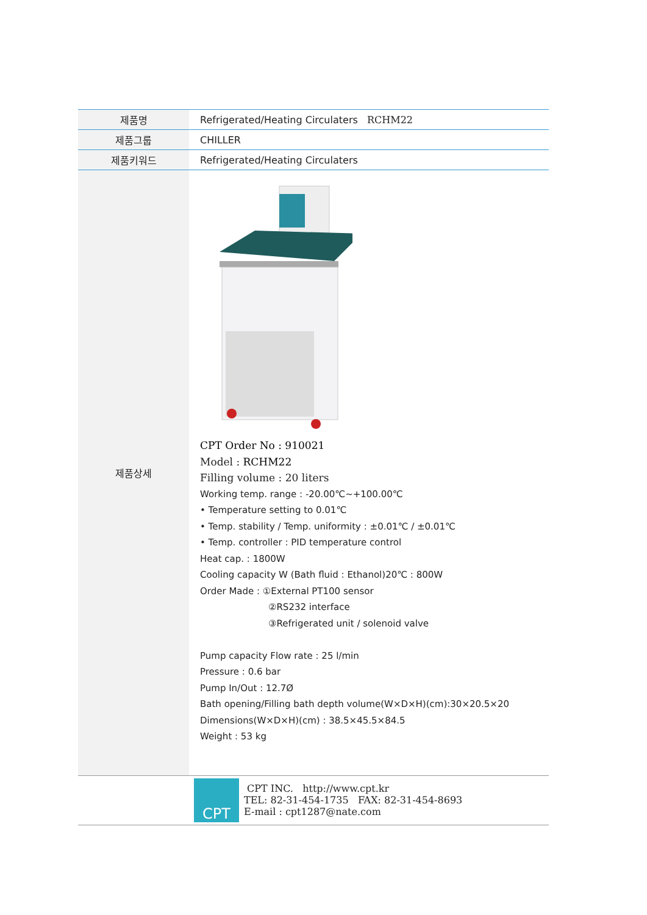| 제품명 | Refrigerated/Heating Circulaters RCHM22 |
| 제품그룹 | CHILLER |
| 제품키워드 | Refrigerated/Heating Circulaters |
| 제품상세 | CPT Order No : 910021 Model : RCHM22 Filling volume : 20 liters Working temp. range : -20.00℃~+100.00℃ • Temperature setting to 0.01℃ • Temp. stability / Temp. uniformity : ±0.01℃ / ±0.01℃ • Temp. controller : PID temperature control Heat cap. : 1800W Cooling capacity W (Bath fluid : Ethanol)20℃ : 800W Order Made : ①External PT100 sensor ②RS232 interface ③Refrigerated unit / solenoid valve Pump capacity Flow rate : 25 l/min Pressure : 0.6 bar Pump In/Out : 12.7Ø Bath opening/Filling bath depth volume(W×D×H)(cm):30×20.5×20 Dimensions(W×D×H)(cm) : 38.5×45.5×84.5 Weight : 53 kg |
| | CPT CPT INC. http://www.cpt.kr TEL: 82-31-454-1735 FAX: 82-31-454-8693 E-mail : cpt1287@nate.com |